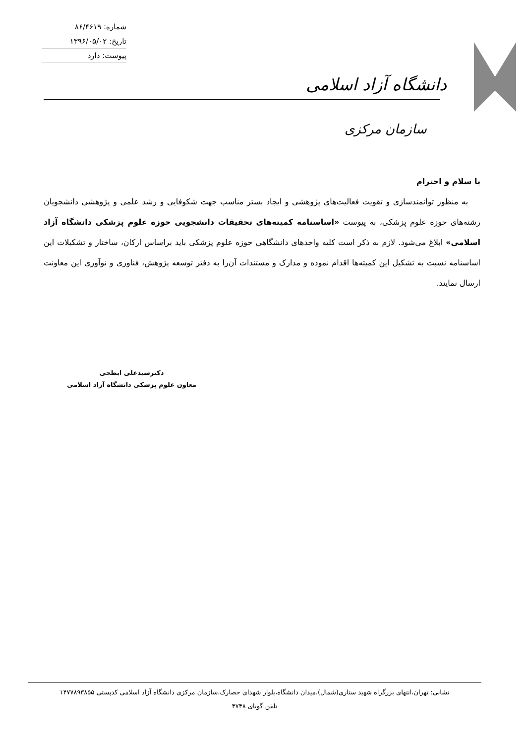شماره: ۸۶/۴۶۱۹
تاریخ: ۱۳۹۶/۰۵/۰۲
پیوست: دارد
دانشگاه آزاد اسلامی
سازمان مرکزی
با سلام و احترام
به منظور توانمندسازی و تقویت فعالیت‌های پژوهشی و ایجاد بستر مناسب جهت شکوفایی و رشد علمی و پژوهشی دانشجویان رشته‌های حوزه علوم پزشکی، به پیوست «اساسنامه کمیته‌های تحقیقات دانشجویی حوزه علوم پزشکی دانشگاه آزاد اسلامی» ابلاغ می‌شود. لازم به ذکر است کلیه واحدهای دانشگاهی حوزه علوم پزشکی باید براساس ارکان، ساختار و تشکیلات این اساسنامه نسبت به تشکیل این کمیته‌ها اقدام نموده و مدارک و مستندات آن‌را به دفتر توسعه پژوهش، فناوری و نوآوری این معاونت ارسال نمایند.
دکترسیدعلی ابطحی
معاون علوم پزشکی دانشگاه آزاد اسلامی
نشانی: تهران،انتهای بزرگراه شهید ستاری(شمال)،میدان دانشگاه،بلوار شهدای حصارک،سازمان مرکزی دانشگاه آزاد اسلامی کدپستی ۱۴۷۷۸۹۳۸۵۵
تلفن گویای ۴۷۴۸